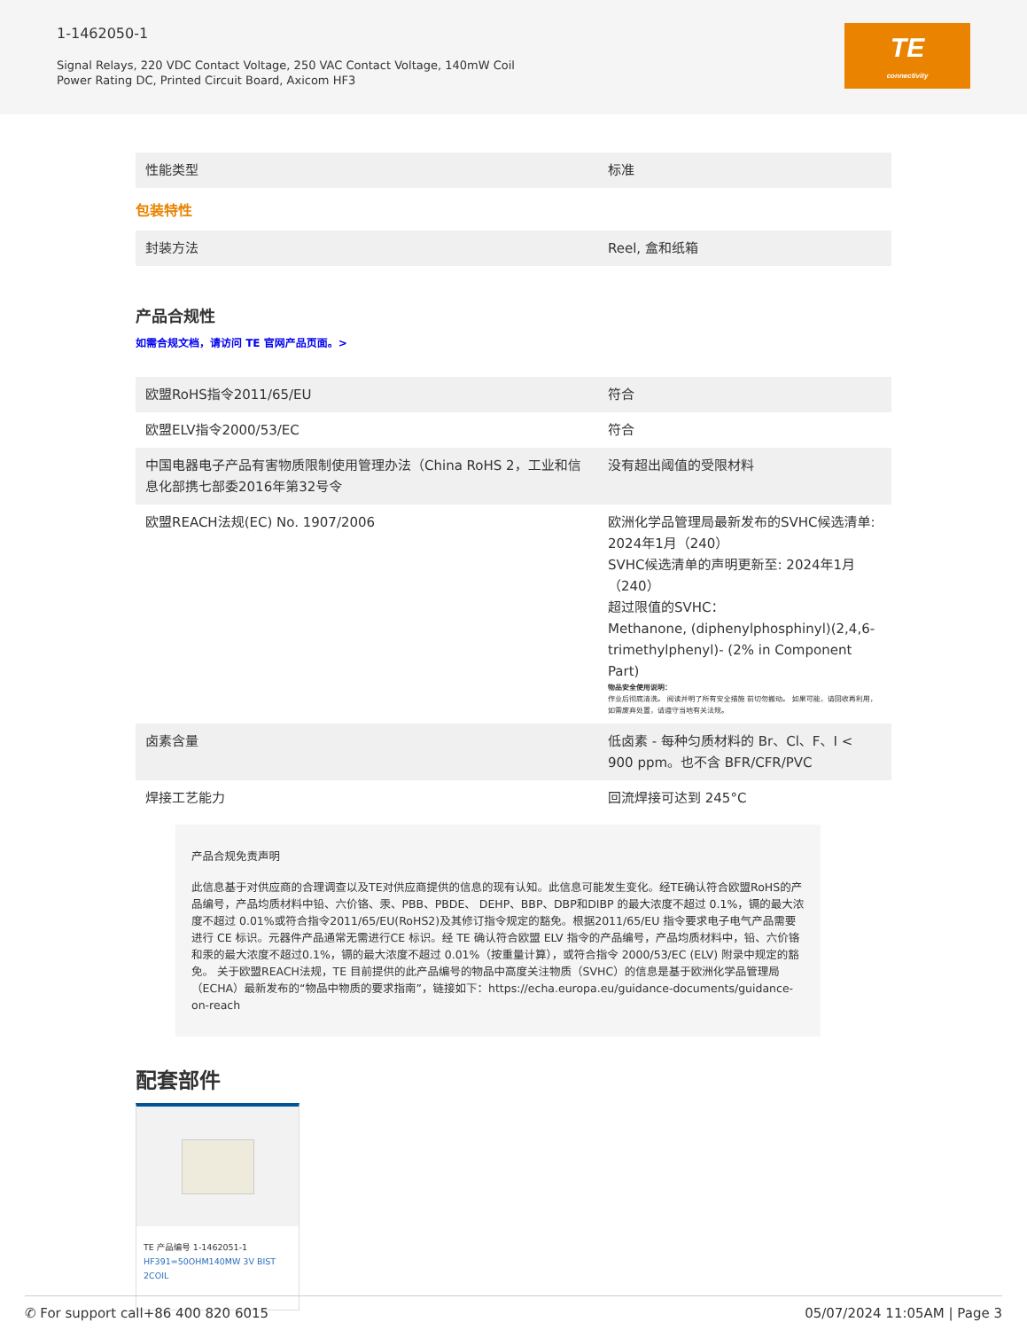1-1462050-1
Signal Relays, 220 VDC Contact Voltage, 250 VAC Contact Voltage, 140mW Coil Power Rating DC, Printed Circuit Board, Axicom HF3
TE
connectivity
| 性能类型 | 标准 |
包装特性
| 封装方法 | Reel, 盒和纸箱 |
产品合规性
如需合规文档，请访问 TE 官网产品页面。>
| 欧盟RoHS指令2011/65/EU | 符合 |
| 欧盟ELV指令2000/53/EC | 符合 |
| 中国电器电子产品有害物质限制使用管理办法（China RoHS 2，工业和信息化部携七部委2016年第32号令 | 没有超出阈值的受限材料 |
| 欧盟REACH法规(EC) No. 1907/2006 | 欧洲化学品管理局最新发布的SVHC候选清单: 2024年1月（240） SVHC候选清单的声明更新至: 2024年1月（240） 超过限值的SVHC： Methanone, (diphenylphosphinyl)(2,4,6-trimethylphenyl)- (2% in Component Part) 物品安全使用说明： 作业后彻底清洗。 阅读并明了所有安全措施 前切勿搬动。 如果可能，请回收再利用，如需废弃处置，请遵守当地有关法规。 |
| 卤素含量 | 低卤素 - 每种匀质材料的 Br、Cl、F、I < 900 ppm。也不含 BFR/CFR/PVC |
| 焊接工艺能力 | 回流焊接可达到 245°C |
产品合规免责声明
此信息基于对供应商的合理调查以及TE对供应商提供的信息的现有认知。此信息可能发生变化。经TE确认符合欧盟RoHS的产品编号，产品均质材料中铅、六价铬、汞、PBB、PBDE、 DEHP、BBP、DBP和DIBP 的最大浓度不超过 0.1%，镉的最大浓度不超过 0.01%或符合指令2011/65/EU(RoHS2)及其修订指令规定的豁免。根据2011/65/EU 指令要求电子电气产品需要进行 CE 标识。元器件产品通常无需进行CE 标识。经 TE 确认符合欧盟 ELV 指令的产品编号，产品均质材料中，铅、六价铬和汞的最大浓度不超过0.1%，镉的最大浓度不超过 0.01%（按重量计算），或符合指令 2000/53/EC (ELV) 附录中规定的豁免。 关于欧盟REACH法规，TE 目前提供的此产品编号的物品中高度关注物质（SVHC）的信息是基于欧洲化学品管理局（ECHA）最新发布的“物品中物质的要求指南”，链接如下：https://echa.europa.eu/guidance-documents/guidance-on-reach
配套部件
TE 产品编号 1-1462051-1
HF391=50OHM140MW 3V BIST 2COIL
✆ For support call+86 400 820 6015 05/07/2024 11:05AM | Page 3